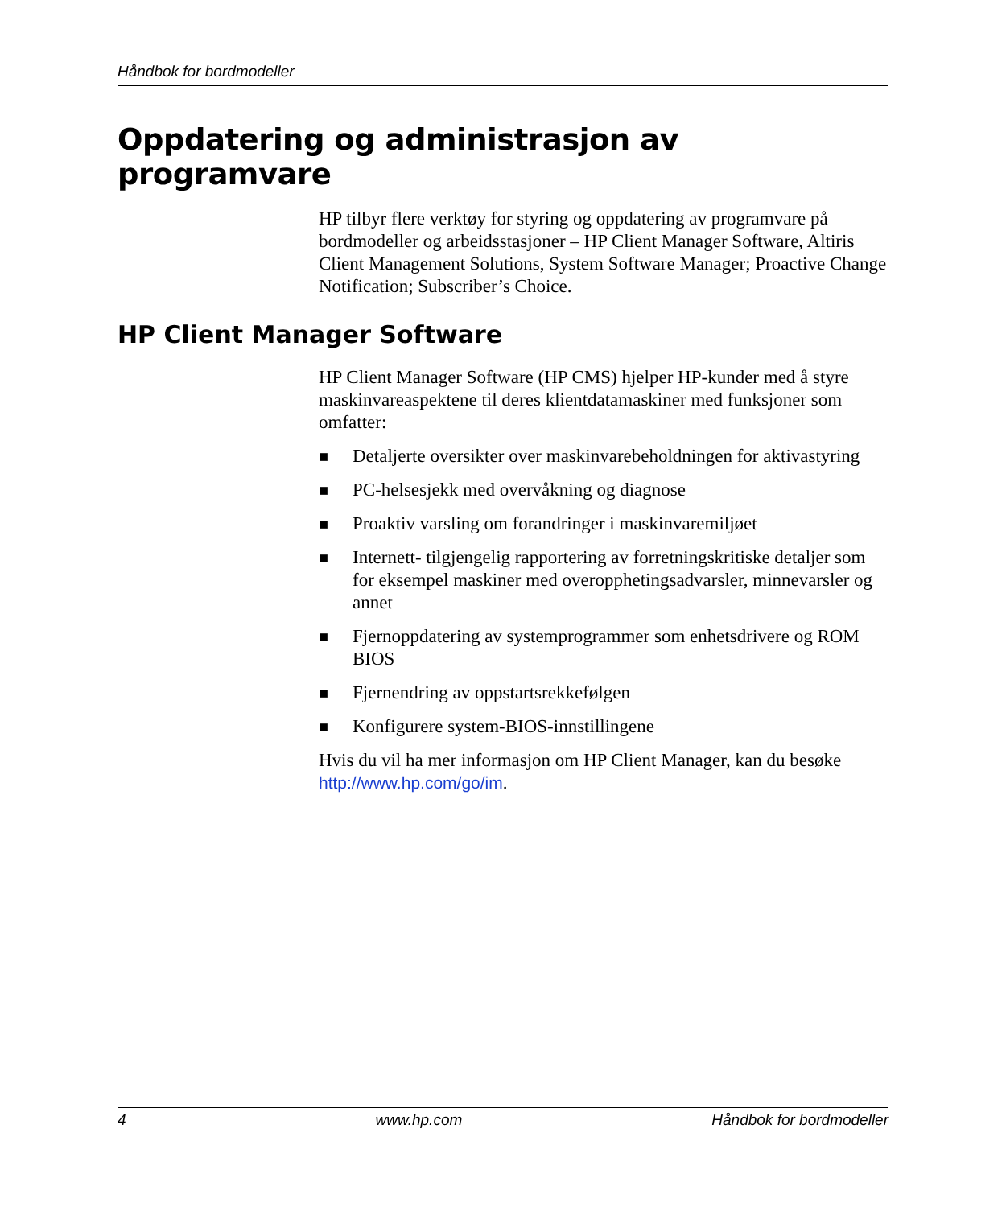Håndbok for bordmodeller
Oppdatering og administrasjon av programvare
HP tilbyr flere verktøy for styring og oppdatering av programvare på bordmodeller og arbeidsstasjoner – HP Client Manager Software, Altiris Client Management Solutions, System Software Manager; Proactive Change Notification; Subscriber’s Choice.
HP Client Manager Software
HP Client Manager Software (HP CMS) hjelper HP-kunder med å styre maskinvareaspektene til deres klientdatamaskiner med funksjoner som omfatter:
■ Detaljerte oversikter over maskinvarebeholdningen for aktivastyring
■ PC-helsesjekk med overvåkning og diagnose
■ Proaktiv varsling om forandringer i maskinvaremiljøet
■ Internett- tilgjengelig rapportering av forretningskritiske detaljer som for eksempel maskiner med overopphetingsadvarsler, minnevarsler og annet
■ Fjernoppdatering av systemprogrammer som enhetsdrivere og ROM BIOS
■ Fjernendring av oppstartsrekkefølgen
■ Konfigurere system-BIOS-innstillingene
Hvis du vil ha mer informasjon om HP Client Manager, kan du besøke http://www.hp.com/go/im.
4 www.hp.com Håndbok for bordmodeller